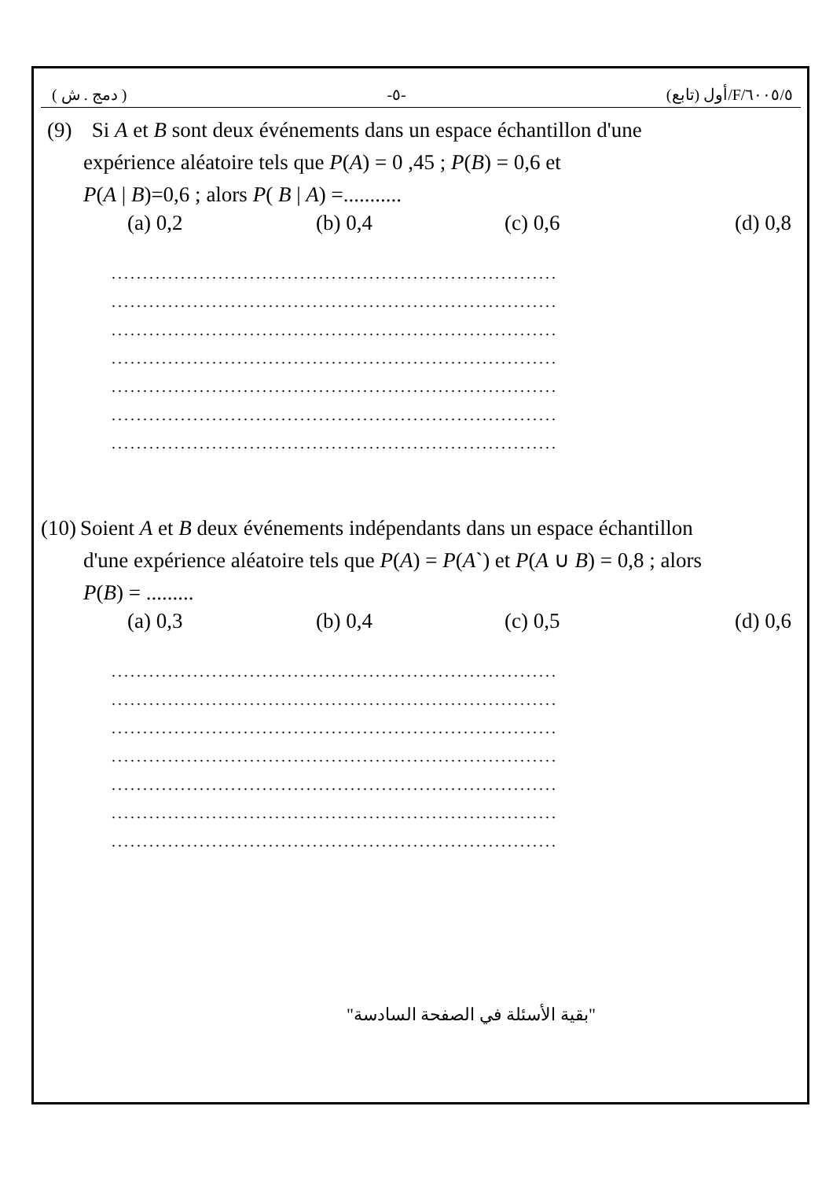( دمج . ش ) -٥- ٦٠٠٥/٥/F/أول (تابع)
(9) Si A et B sont deux événements dans un espace échantillon d'une
expérience aléatoire tels que P(A) = 0 ,45 ; P(B) = 0,6 et
P(A | B)=0,6 ; alors P( B | A) =...........
(a) 0,2 (b) 0,4 (c) 0,6 (d) 0,8
.......................................................................
.......................................................................
.......................................................................
.......................................................................
.......................................................................
.......................................................................
.......................................................................
(10) Soient A et B deux événements indépendants dans un espace échantillon
d'une expérience aléatoire tels que P(A) = P(A`) et P(A ∪ B) = 0,8 ; alors
P(B) = .........
(a) 0,3 (b) 0,4 (c) 0,5 (d) 0,6
.......................................................................
.......................................................................
.......................................................................
.......................................................................
.......................................................................
.......................................................................
.......................................................................
"بقية الأسئلة في الصفحة السادسة"